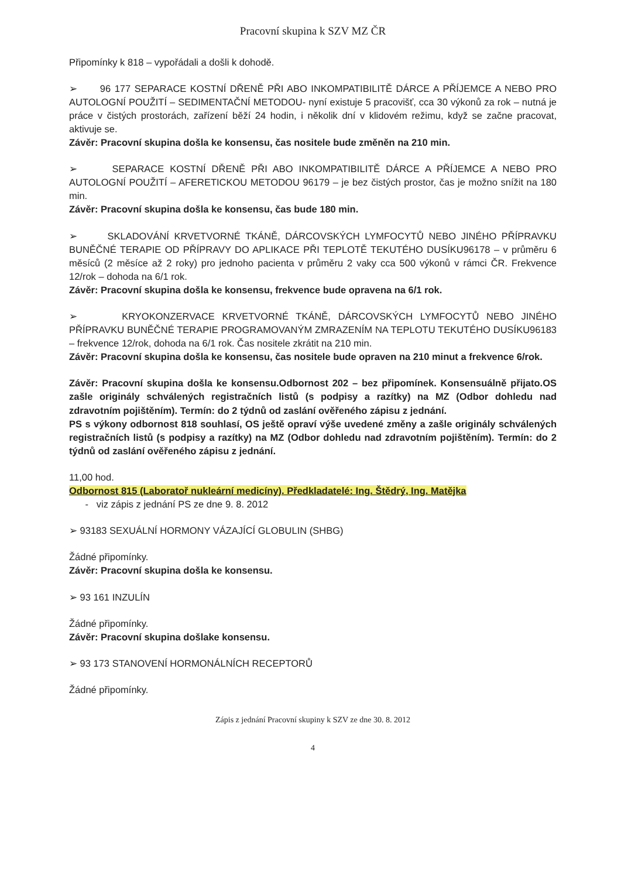Pracovní skupina k SZV MZ ČR
Připomínky k 818 – vypořádali a došli k dohodě.
➢ 96 177 SEPARACE KOSTNÍ DŘENĚ PŘI ABO INKOMPATIBILITĚ DÁRCE A PŘÍJEMCE A NEBO PRO AUTOLOGNÍ POUŽITÍ – SEDIMENTAČNÍ METODOU- nyní existuje 5 pracovišť, cca 30 výkonů za rok – nutná je práce v čistých prostorách, zařízení běží 24 hodin, i několik dní v klidovém režimu, když se začne pracovat, aktivuje se.
Závěr: Pracovní skupina došla ke konsensu, čas nositele bude změněn na 210 min.
➢ SEPARACE KOSTNÍ DŘENĚ PŘI ABO INKOMPATIBILITĚ DÁRCE A PŘÍJEMCE A NEBO PRO AUTOLOGNÍ POUŽITÍ – AFERETICKOU METODOU 96179 – je bez čistých prostor, čas je možno snížit na 180 min.
Závěr: Pracovní skupina došla ke konsensu, čas bude 180 min.
➢ SKLADOVÁNÍ KRVETVORNÉ TKÁNĚ, DÁRCOVSKÝCH LYMFOCYTŮ NEBO JINÉHO PŘÍPRAVKU BUNĚČNÉ TERAPIE OD PŘÍPRAVY DO APLIKACE PŘI TEPLOTĚ TEKUTÉHO DUSÍKU96178 – v průměru 6 měsíců (2 měsíce až 2 roky) pro jednoho pacienta v průměru 2 vaky cca 500 výkonů v rámci ČR. Frekvence 12/rok – dohoda na 6/1 rok.
Závěr: Pracovní skupina došla ke konsensu, frekvence bude opravena na 6/1 rok.
➢ KRYOKONZERVACE KRVETVORNÉ TKÁNĚ, DÁRCOVSKÝCH LYMFOCYTŮ NEBO JINÉHO PŘÍPRAVKU BUNĚČNÉ TERAPIE PROGRAMOVANÝM ZMRAZENÍM NA TEPLOTU TEKUTÉHO DUSÍKU96183 – frekvence 12/rok, dohoda na 6/1 rok. Čas nositele zkrátit na 210 min.
Závěr: Pracovní skupina došla ke konsensu, čas nositele bude opraven na 210 minut a frekvence 6/rok.
Závěr: Pracovní skupina došla ke konsensu.Odbornost 202 – bez připomínek. Konsensuálně přijato.OS zašle originály schválených registračních listů (s podpisy a razítky) na MZ (Odbor dohledu nad zdravotním pojištěním). Termín: do 2 týdnů od zaslání ověřeného zápisu z jednání.
PS s výkony odbornost 818 souhlasí, OS ještě opraví výše uvedené změny a zašle originály schválených registračních listů (s podpisy a razítky) na MZ (Odbor dohledu nad zdravotním pojištěním). Termín: do 2 týdnů od zaslání ověřeného zápisu z jednání.
11,00 hod.
Odbornost 815 (Laboratoř nukleární medicíny). Předkladatelé: Ing. Štědrý, Ing. Matějka
- viz zápis z jednání PS ze dne 9. 8. 2012
➢ 93183 SEXUÁLNÍ HORMONY VÁZAJÍCÍ GLOBULIN (SHBG)
Žádné připomínky.
Závěr: Pracovní skupina došla ke konsensu.
➢ 93 161 INZULÍN
Žádné připomínky.
Závěr: Pracovní skupina došlake konsensu.
➢ 93 173 STANOVENÍ HORMONÁLNÍCH RECEPTORŮ
Žádné připomínky.
Zápis z jednání Pracovní skupiny k SZV ze dne 30. 8. 2012
4